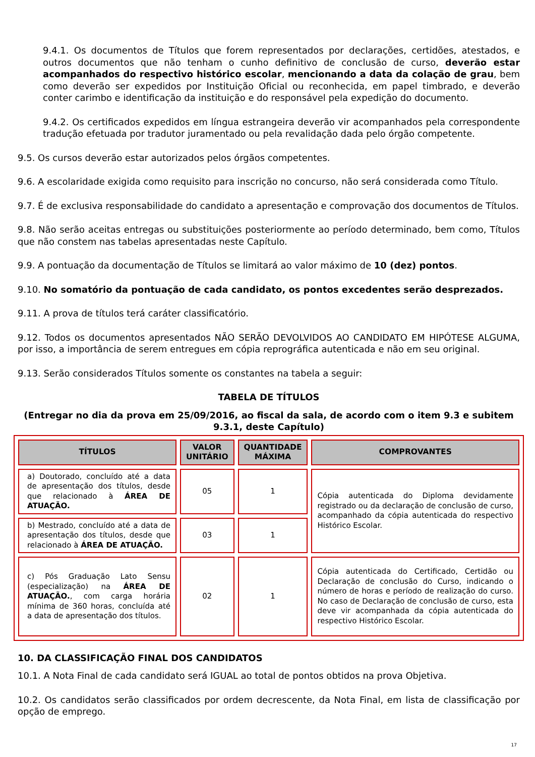9.4.1. Os documentos de Títulos que forem representados por declarações, certidões, atestados, e outros documentos que não tenham o cunho definitivo de conclusão de curso, deverão estar acompanhados do respectivo histórico escolar, mencionando a data da colação de grau, bem como deverão ser expedidos por Instituição Oficial ou reconhecida, em papel timbrado, e deverão conter carimbo e identificação da instituição e do responsável pela expedição do documento.
9.4.2. Os certificados expedidos em língua estrangeira deverão vir acompanhados pela correspondente tradução efetuada por tradutor juramentado ou pela revalidação dada pelo órgão competente.
9.5. Os cursos deverão estar autorizados pelos órgãos competentes.
9.6. A escolaridade exigida como requisito para inscrição no concurso, não será considerada como Título.
9.7. É de exclusiva responsabilidade do candidato a apresentação e comprovação dos documentos de Títulos.
9.8. Não serão aceitas entregas ou substituições posteriormente ao período determinado, bem como, Títulos que não constem nas tabelas apresentadas neste Capítulo.
9.9. A pontuação da documentação de Títulos se limitará ao valor máximo de 10 (dez) pontos.
9.10. No somatório da pontuação de cada candidato, os pontos excedentes serão desprezados.
9.11. A prova de títulos terá caráter classificatório.
9.12. Todos os documentos apresentados NÃO SERÃO DEVOLVIDOS AO CANDIDATO EM HIPÓTESE ALGUMA, por isso, a importância de serem entregues em cópia reprográfica autenticada e não em seu original.
9.13. Serão considerados Títulos somente os constantes na tabela a seguir:
TABELA DE TÍTULOS
(Entregar no dia da prova em 25/09/2016, ao fiscal da sala, de acordo com o item 9.3 e subitem 9.3.1, deste Capítulo)
| TÍTULOS | VALOR UNITÁRIO | QUANTIDADE MÁXIMA | COMPROVANTES |
| --- | --- | --- | --- |
| a) Doutorado, concluído até a data de apresentação dos títulos, desde que relacionado à ÁREA DE ATUAÇÃO. | 05 | 1 | Cópia autenticada do Diploma devidamente registrado ou da declaração de conclusão de curso, acompanhado da cópia autenticada do respectivo Histórico Escolar. |
| b) Mestrado, concluído até a data de apresentação dos títulos, desde que relacionado à ÁREA DE ATUAÇÃO. | 03 | 1 | |
| c) Pós Graduação Lato Sensu (especialização) na ÁREA DE ATUAÇÃO. , com carga horária mínima de 360 horas, concluída até a data de apresentação dos títulos. | 02 | 1 | Cópia autenticada do Certificado, Certidão ou Declaração de conclusão do Curso, indicando o número de horas e período de realização do curso. No caso de Declaração de conclusão de curso, esta deve vir acompanhada da cópia autenticada do respectivo Histórico Escolar. |
10. DA CLASSIFICAÇÃO FINAL DOS CANDIDATOS
10.1. A Nota Final de cada candidato será IGUAL ao total de pontos obtidos na prova Objetiva.
10.2. Os candidatos serão classificados por ordem decrescente, da Nota Final, em lista de classificação por opção de emprego.
17